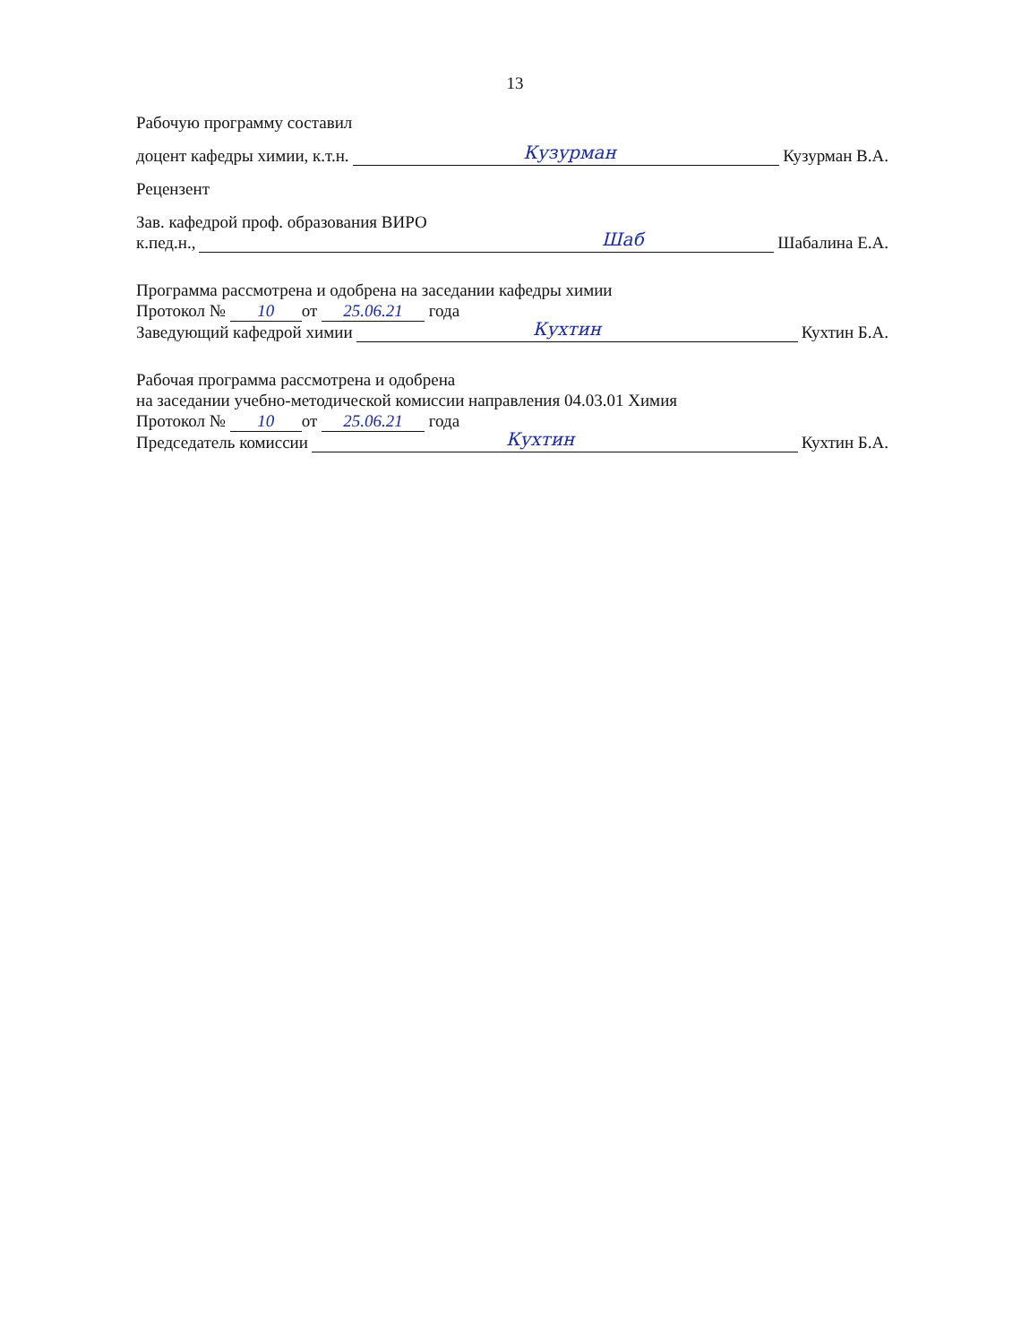13
Рабочую программу составил
доцент кафедры химии, к.т.н.
Кузурман
Кузурман В.А.
Рецензент
Зав. кафедрой проф. образования ВИРО
к.пед.н.,
Шаб
Шабалина Е.А.
Программа рассмотрена и одобрена на заседании кафедры химии
Протокол № 10 от 25.06.21 года
Заведующий кафедрой химии
Кухтин
Кухтин Б.А.
Рабочая программа рассмотрена и одобрена
на заседании учебно-методической комиссии направления 04.03.01 Химия
Протокол № 10 от 25.06.21 года
Председатель комиссии
Кухтин
Кухтин Б.А.